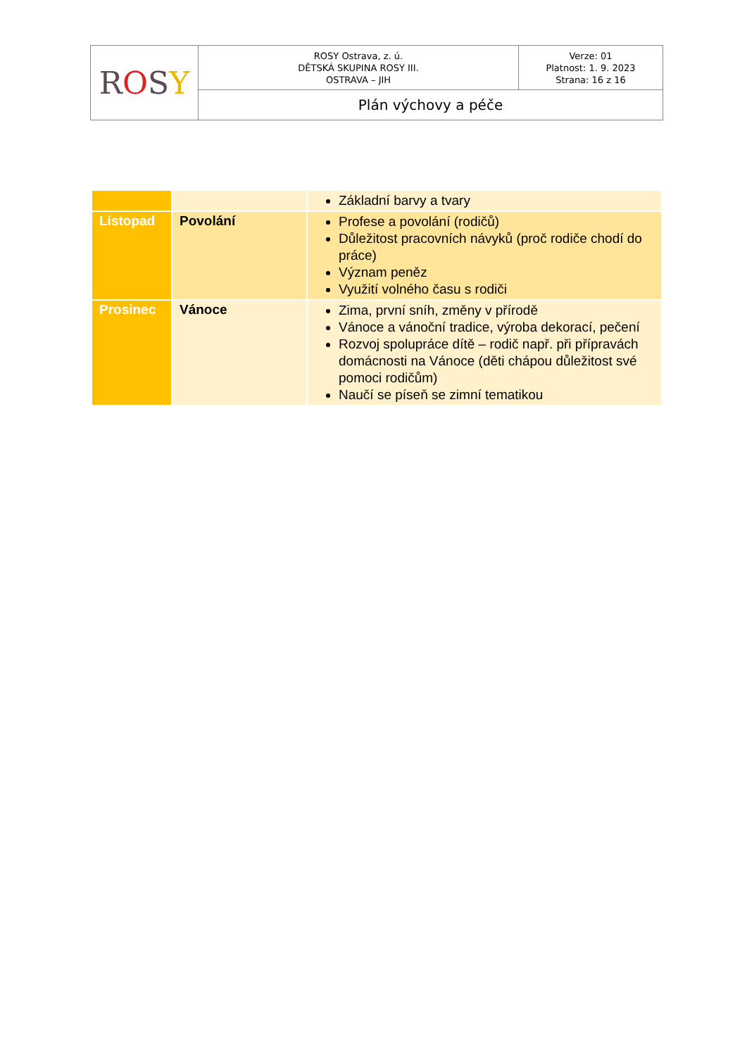| R O S Y | ROSY Ostrava, z. ú. DĚTSKÁ SKUPINA ROSY III. OSTRAVA – JIH | Verze: 01 Platnost: 1. 9. 2023 Strana: 16 z 16 |
| | Plán výchovy a péče | |
| | | Základní barvy a tvary |
| Listopad | Povolání | Profese a povolání (rodičů) Důležitost pracovních návyků (proč rodiče chodí do práce) Význam peněz Využití volného času s rodiči |
| Prosinec | Vánoce | Zima, první sníh, změny v přírodě Vánoce a vánoční tradice, výroba dekorací, pečení Rozvoj spolupráce dítě – rodič např. při přípravách domácnosti na Vánoce (děti chápou důležitost své pomoci rodičům) Naučí se píseň se zimní tematikou |